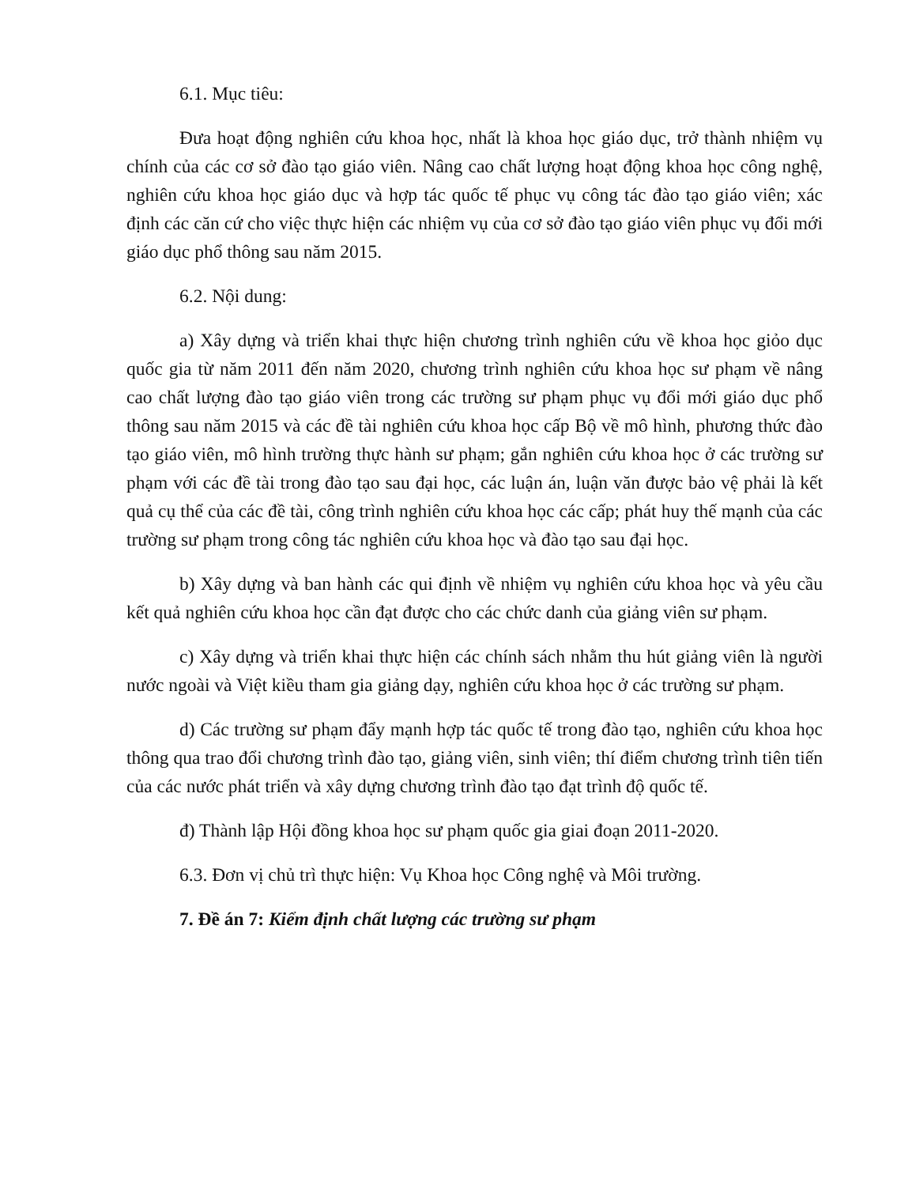6.1. Mục tiêu:
Đưa hoạt động nghiên cứu khoa học, nhất là khoa học giáo dục, trở thành nhiệm vụ chính của các cơ sở đào tạo giáo viên. Nâng cao chất lượng hoạt động khoa học công nghệ, nghiên cứu khoa học giáo dục và hợp tác quốc tế phục vụ công tác đào tạo giáo viên; xác định các căn cứ cho việc thực hiện các nhiệm vụ của cơ sở đào tạo giáo viên phục vụ đổi mới giáo dục phổ thông sau năm 2015.
6.2. Nội dung:
a) Xây dựng và triển khai thực hiện chương trình nghiên cứu về khoa học giỏo dục quốc gia từ năm 2011 đến năm 2020, chương trình nghiên cứu khoa học sư phạm về nâng cao chất lượng đào tạo giáo viên trong các trường sư phạm phục vụ đổi mới giáo dục phổ thông sau năm 2015 và các đề tài nghiên cứu khoa học cấp Bộ về mô hình, phương thức đào tạo giáo viên, mô hình trường thực hành sư phạm; gắn nghiên cứu khoa học ở các trường sư phạm với các đề tài trong đào tạo sau đại học, các luận án, luận văn được bảo vệ phải là kết quả cụ thể của các đề tài, công trình nghiên cứu khoa học các cấp; phát huy thế mạnh của các trường sư phạm trong công tác nghiên cứu khoa học và đào tạo sau đại học.
b) Xây dựng và ban hành các qui định về nhiệm vụ nghiên cứu khoa học và yêu cầu kết quả nghiên cứu khoa học cần đạt được cho các chức danh của giảng viên sư phạm.
c) Xây dựng và triển khai thực hiện các chính sách nhằm thu hút giảng viên là người nước ngoài và Việt kiều tham gia giảng dạy, nghiên cứu khoa học ở các trường sư phạm.
d) Các trường sư phạm đẩy mạnh hợp tác quốc tế trong đào tạo, nghiên cứu khoa học thông qua trao đổi chương trình đào tạo, giảng viên, sinh viên; thí điểm chương trình tiên tiến của các nước phát triển và xây dựng chương trình đào tạo đạt trình độ quốc tế.
đ) Thành lập Hội đồng khoa học sư phạm quốc gia giai đoạn 2011-2020.
6.3. Đơn vị chủ trì thực hiện: Vụ Khoa học Công nghệ và Môi trường.
7. Đề án 7: Kiểm định chất lượng các trường sư phạm